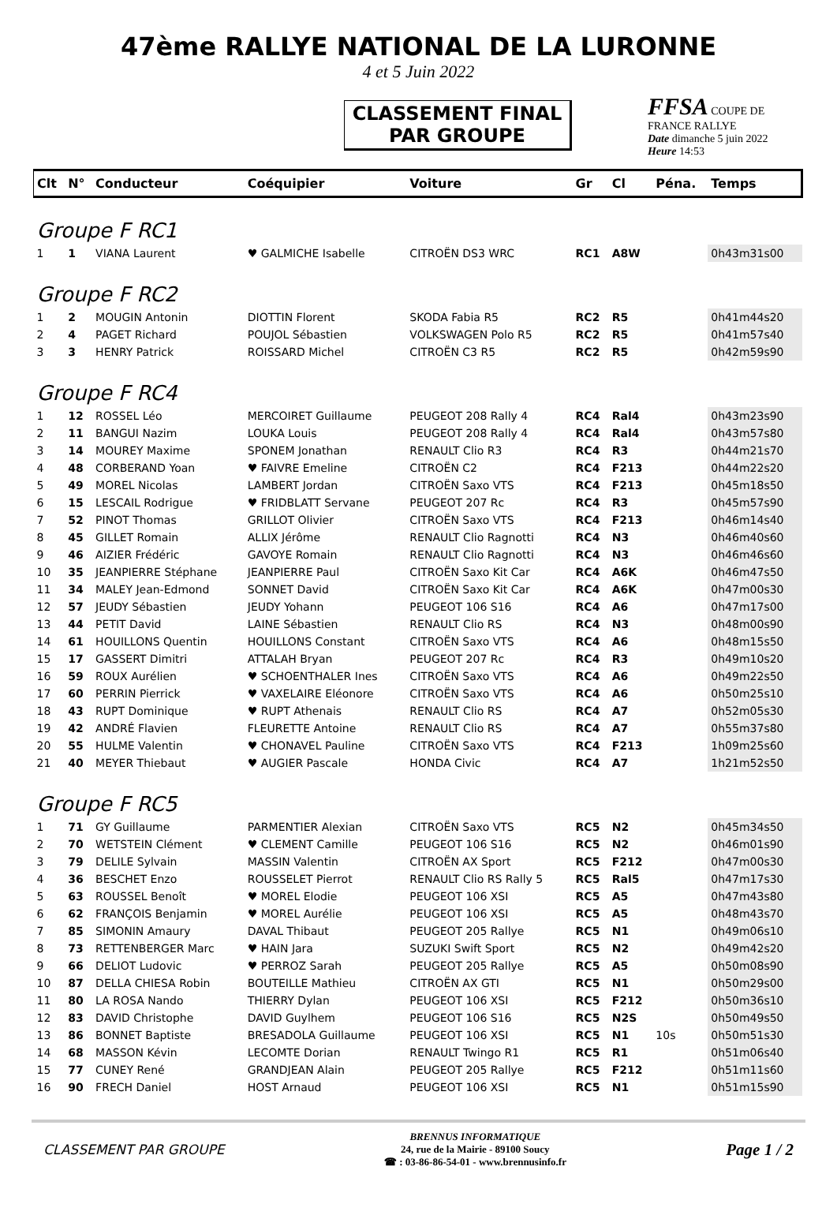47ème RALLYE NATIONAL DE LA LURONNE
4 et 5 Juin 2022
CLASSEMENT FINAL
PAR GROUPE
FFSA COUPE DE FRANCE RALLYE
Date dimanche 5 juin 2022
Heure 14:53
| Clt | N° | Conducteur | Coéquipier | Voiture | Gr | Cl | Péna. | Temps |
| --- | --- | --- | --- | --- | --- | --- | --- | --- |
| Groupe F RC1 | | | | | | | | |
| 1 | 1 | VIANA Laurent | ♥ GALMICHE Isabelle | CITROËN DS3 WRC | RC1 | A8W | | 0h43m31s00 |
| Groupe F RC2 | | | | | | | | |
| 1 | 2 | MOUGIN Antonin | DIOTTIN Florent | SKODA Fabia R5 | RC2 | R5 | | 0h41m44s20 |
| 2 | 4 | PAGET Richard | POUJOL Sébastien | VOLKSWAGEN Polo R5 | RC2 | R5 | | 0h41m57s40 |
| 3 | 3 | HENRY Patrick | ROISSARD Michel | CITROËN C3 R5 | RC2 | R5 | | 0h42m59s90 |
| Groupe F RC4 | | | | | | | | |
| 1 | 12 | ROSSEL Léo | MERCOIRET Guillaume | PEUGEOT 208 Rally 4 | RC4 | Ral4 | | 0h43m23s90 |
| 2 | 11 | BANGUI Nazim | LOUKA Louis | PEUGEOT 208 Rally 4 | RC4 | Ral4 | | 0h43m57s80 |
| 3 | 14 | MOUREY Maxime | SPONEM Jonathan | RENAULT Clio R3 | RC4 | R3 | | 0h44m21s70 |
| 4 | 48 | CORBERAND Yoan | ♥ FAIVRE Emeline | CITROËN C2 | RC4 | F213 | | 0h44m22s20 |
| 5 | 49 | MOREL Nicolas | LAMBERT Jordan | CITROËN Saxo VTS | RC4 | F213 | | 0h45m18s50 |
| 6 | 15 | LESCAIL Rodrigue | ♥ FRIDBLATT Servane | PEUGEOT 207 Rc | RC4 | R3 | | 0h45m57s90 |
| 7 | 52 | PINOT Thomas | GRILLOT Olivier | CITROËN Saxo VTS | RC4 | F213 | | 0h46m14s40 |
| 8 | 45 | GILLET Romain | ALLIX Jérôme | RENAULT Clio Ragnotti | RC4 | N3 | | 0h46m40s60 |
| 9 | 46 | AIZIER Frédéric | GAVOYE Romain | RENAULT Clio Ragnotti | RC4 | N3 | | 0h46m46s60 |
| 10 | 35 | JEANPIERRE Stéphane | JEANPIERRE Paul | CITROËN Saxo Kit Car | RC4 | A6K | | 0h46m47s50 |
| 11 | 34 | MALEY Jean-Edmond | SONNET David | CITROËN Saxo Kit Car | RC4 | A6K | | 0h47m00s30 |
| 12 | 57 | JEUDY Sébastien | JEUDY Yohann | PEUGEOT 106 S16 | RC4 | A6 | | 0h47m17s00 |
| 13 | 44 | PETIT David | LAINE Sébastien | RENAULT Clio RS | RC4 | N3 | | 0h48m00s90 |
| 14 | 61 | HOUILLONS Quentin | HOUILLONS Constant | CITROËN Saxo VTS | RC4 | A6 | | 0h48m15s50 |
| 15 | 17 | GASSERT Dimitri | ATTALAH Bryan | PEUGEOT 207 Rc | RC4 | R3 | | 0h49m10s20 |
| 16 | 59 | ROUX Aurélien | ♥ SCHOENTHALER Ines | CITROËN Saxo VTS | RC4 | A6 | | 0h49m22s50 |
| 17 | 60 | PERRIN Pierrick | ♥ VAXELAIRE Eléonore | CITROËN Saxo VTS | RC4 | A6 | | 0h50m25s10 |
| 18 | 43 | RUPT Dominique | ♥ RUPT Athenais | RENAULT Clio RS | RC4 | A7 | | 0h52m05s30 |
| 19 | 42 | ANDRÉ Flavien | FLEURETTE Antoine | RENAULT Clio RS | RC4 | A7 | | 0h55m37s80 |
| 20 | 55 | HULME Valentin | ♥ CHONAVEL Pauline | CITROËN Saxo VTS | RC4 | F213 | | 1h09m25s60 |
| 21 | 40 | MEYER Thiebaut | ♥ AUGIER Pascale | HONDA Civic | RC4 | A7 | | 1h21m52s50 |
| Groupe F RC5 | | | | | | | | |
| 1 | 71 | GY Guillaume | PARMENTIER Alexian | CITROËN Saxo VTS | RC5 | N2 | | 0h45m34s50 |
| 2 | 70 | WETSTEIN Clément | ♥ CLEMENT Camille | PEUGEOT 106 S16 | RC5 | N2 | | 0h46m01s90 |
| 3 | 79 | DELILE Sylvain | MASSIN Valentin | CITROËN AX Sport | RC5 | F212 | | 0h47m00s30 |
| 4 | 36 | BESCHET Enzo | ROUSSELET Pierrot | RENAULT Clio RS Rally 5 | RC5 | Ral5 | | 0h47m17s30 |
| 5 | 63 | ROUSSEL Benoît | ♥ MOREL Elodie | PEUGEOT 106 XSI | RC5 | A5 | | 0h47m43s80 |
| 6 | 62 | FRANÇOIS Benjamin | ♥ MOREL Aurélie | PEUGEOT 106 XSI | RC5 | A5 | | 0h48m43s70 |
| 7 | 85 | SIMONIN Amaury | DAVAL Thibaut | PEUGEOT 205 Rallye | RC5 | N1 | | 0h49m06s10 |
| 8 | 73 | RETTENBERGER Marc | ♥ HAIN Jara | SUZUKI Swift Sport | RC5 | N2 | | 0h49m42s20 |
| 9 | 66 | DELIOT Ludovic | ♥ PERROZ Sarah | PEUGEOT 205 Rallye | RC5 | A5 | | 0h50m08s90 |
| 10 | 87 | DELLA CHIESA Robin | BOUTEILLE Mathieu | CITROËN AX GTI | RC5 | N1 | | 0h50m29s00 |
| 11 | 80 | LA ROSA Nando | THIERRY Dylan | PEUGEOT 106 XSI | RC5 | F212 | | 0h50m36s10 |
| 12 | 83 | DAVID Christophe | DAVID Guylhem | PEUGEOT 106 S16 | RC5 | N2S | | 0h50m49s50 |
| 13 | 86 | BONNET Baptiste | BRESADOLA Guillaume | PEUGEOT 106 XSI | RC5 | N1 | 10s | 0h50m51s30 |
| 14 | 68 | MASSON Kévin | LECOMTE Dorian | RENAULT Twingo R1 | RC5 | R1 | | 0h51m06s40 |
| 15 | 77 | CUNEY René | GRANDJEAN Alain | PEUGEOT 205 Rallye | RC5 | F212 | | 0h51m11s60 |
| 16 | 90 | FRECH Daniel | HOST Arnaud | PEUGEOT 106 XSI | RC5 | N1 | | 0h51m15s90 |
CLASSEMENT PAR GROUPE
BRENNUS INFORMATIQUE
24, rue de la Mairie - 89100 Soucy
☎ : 03-86-86-54-01 - www.brennusinfo.fr
Page 1 / 2